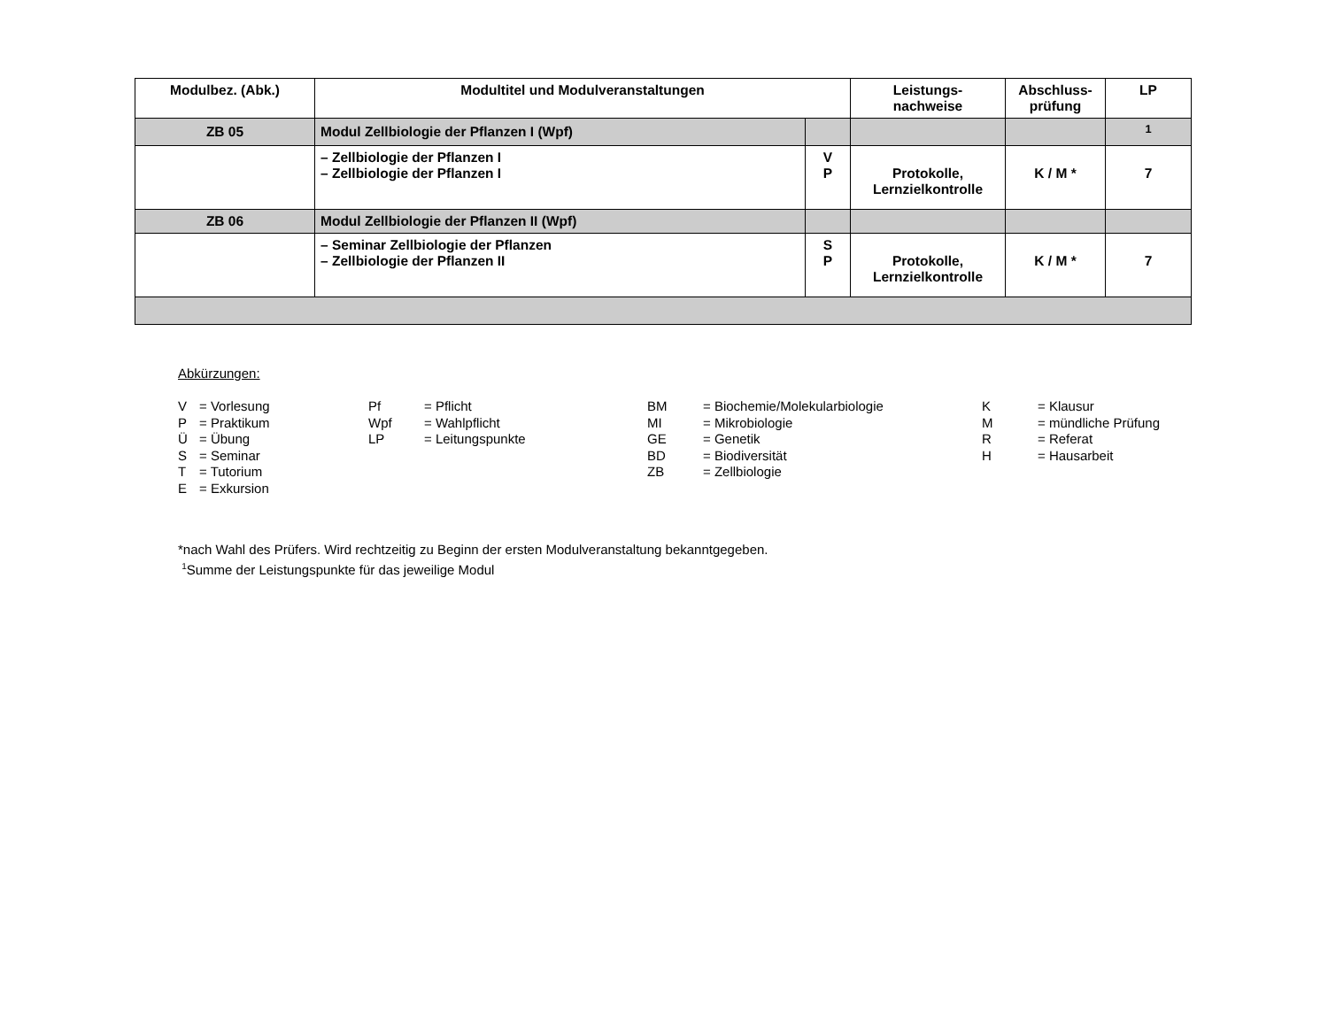| Modulbez. (Abk.) | Modultitel und Modulveranstaltungen | | Leistungs- nachweise | Abschluss- prüfung | LP |
| --- | --- | --- | --- | --- | --- |
| ZB 05 | Modul Zellbiologie der Pflanzen I (Wpf) | | | | <sup>1</sup> |
| | – Zellbiologie der Pflanzen I – Zellbiologie der Pflanzen I | V P | Protokolle, Lernzielkontrolle | K / M * | 7 |
| ZB 06 | Modul Zellbiologie der Pflanzen II (Wpf) | | | | |
| | – Seminar Zellbiologie der Pflanzen – Zellbiologie der Pflanzen II | S P | Protokolle, Lernzielkontrolle | K / M * | 7 |
Abkürzungen:
| V P Ü S T E | = Vorlesung = Praktikum = Übung = Seminar = Tutorium = Exkursion | Pf Wpf LP | = Pflicht = Wahlpflicht = Leitungspunkte | BM MI GE BD ZB | = Biochemie/Molekularbiologie = Mikrobiologie = Genetik = Biodiversität = Zellbiologie | K M R H | = Klausur = mündliche Prüfung = Referat = Hausarbeit |
*nach Wahl des Prüfers. Wird rechtzeitig zu Beginn der ersten Modulveranstaltung bekanntgegeben.
<sup>1</sup> Summe der Leistungspunkte für das jeweilige Modul